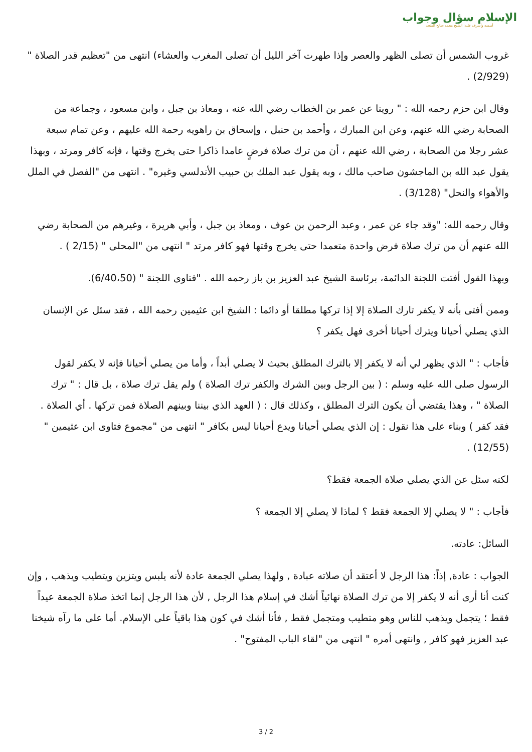الإسلام سؤال وجواب
أسسه وأشرف عليه: الشيخ محمد صالح المنجد
غروب الشمس أن تصلى الظهر والعصر وإذا طهرت آخر الليل أن تصلى المغرب والعشاء) انتهى من "تعظيم قدر الصلاة " (2/929) .
وقال ابن حزم رحمه الله : " روينا عن عمر بن الخطاب رضي الله عنه ، ومعاذ بن جبل ، وابن مسعود ، وجماعة من الصحابة رضي الله عنهم، وعن ابن المبارك ، وأحمد بن حنبل ، وإسحاق بن راهويه رحمة الله عليهم ، وعن تمام سبعة عشر رجلا من الصحابة ، رضي الله عنهم ، أن من ترك صلاة فرضٍ عامدا ذاكرا حتى يخرج وقتها ، فإنه كافر ومرتد ، وبهذا يقول عبد الله بن الماجشون صاحب مالك ، وبه يقول عبد الملك بن حبيب الأندلسي وغيره" . انتهى من "الفصل في الملل والأهواء والنحل" (3/128) .
وقال رحمه الله: "وقد جاء عن عمر ، وعبد الرحمن بن عوف ، ومعاذ بن جبل ، وأبي هريرة ، وغيرهم من الصحابة رضي الله عنهم أن من ترك صلاة فرض واحدة متعمدا حتى يخرج وقتها فهو كافر مرتد " انتهى من "المحلى " (2/15 ) .
وبهذا القول أفتت اللجنة الدائمة، برئاسة الشيخ عبد العزيز بن باز رحمه الله . "فتاوى اللجنة " (6/40،50).
وممن أفتى بأنه لا يكفر تارك الصلاة إلا إذا تركها مطلقا أو دائما : الشيخ ابن عثيمين رحمه الله ، فقد سئل عن الإنسان الذي يصلي أحيانا ويترك أحيانا أخرى فهل يكفر ؟
فأجاب : " الذي يظهر لي أنه لا يكفر إلا بالترك المطلق بحيث لا يصلي أبداً ، وأما من يصلي أحيانا فإنه لا يكفر لقول الرسول صلى الله عليه وسلم : ( بين الرجل وبين الشرك والكفر ترك الصلاة ) ولم يقل ترك صلاة ، بل قال : " ترك الصلاة " ، وهذا يقتضي أن يكون الترك المطلق ، وكذلك قال : ( العهد الذي بيننا وبينهم الصلاة فمن تركها . أي الصلاة . فقد كفر ) وبناء على هذا نقول : إن الذي يصلي أحيانا ويدع أحيانا ليس بكافر " انتهى من "مجموع فتاوى ابن عثيمين " (12/55) .
لكنه سئل عن الذي يصلي صلاة الجمعة فقط؟
فأجاب : " لا يصلي إلا الجمعة فقط ؟ لماذا لا يصلي إلا الجمعة ؟
السائل: عادته.
الجواب : عادة, إذاً: هذا الرجل لا أعتقد أن صلاته عبادة , ولهذا يصلي الجمعة عادة لأنه يلبس ويتزين ويتطيب ويذهب , وإن كنت أنا أرى أنه لا يكفر إلا من ترك الصلاة نهائياً أشك في إسلام هذا الرجل , لأن هذا الرجل إنما اتخذ صلاة الجمعة عيداً فقط ؛ يتجمل ويذهب للناس وهو متطيب ومتجمل فقط , فأنا أشك في كون هذا باقياً على الإسلام. أما على ما رآه شيخنا عبد العزيز فهو كافر , وانتهى أمره " انتهى من "لقاء الباب المفتوح" .
3 / 2